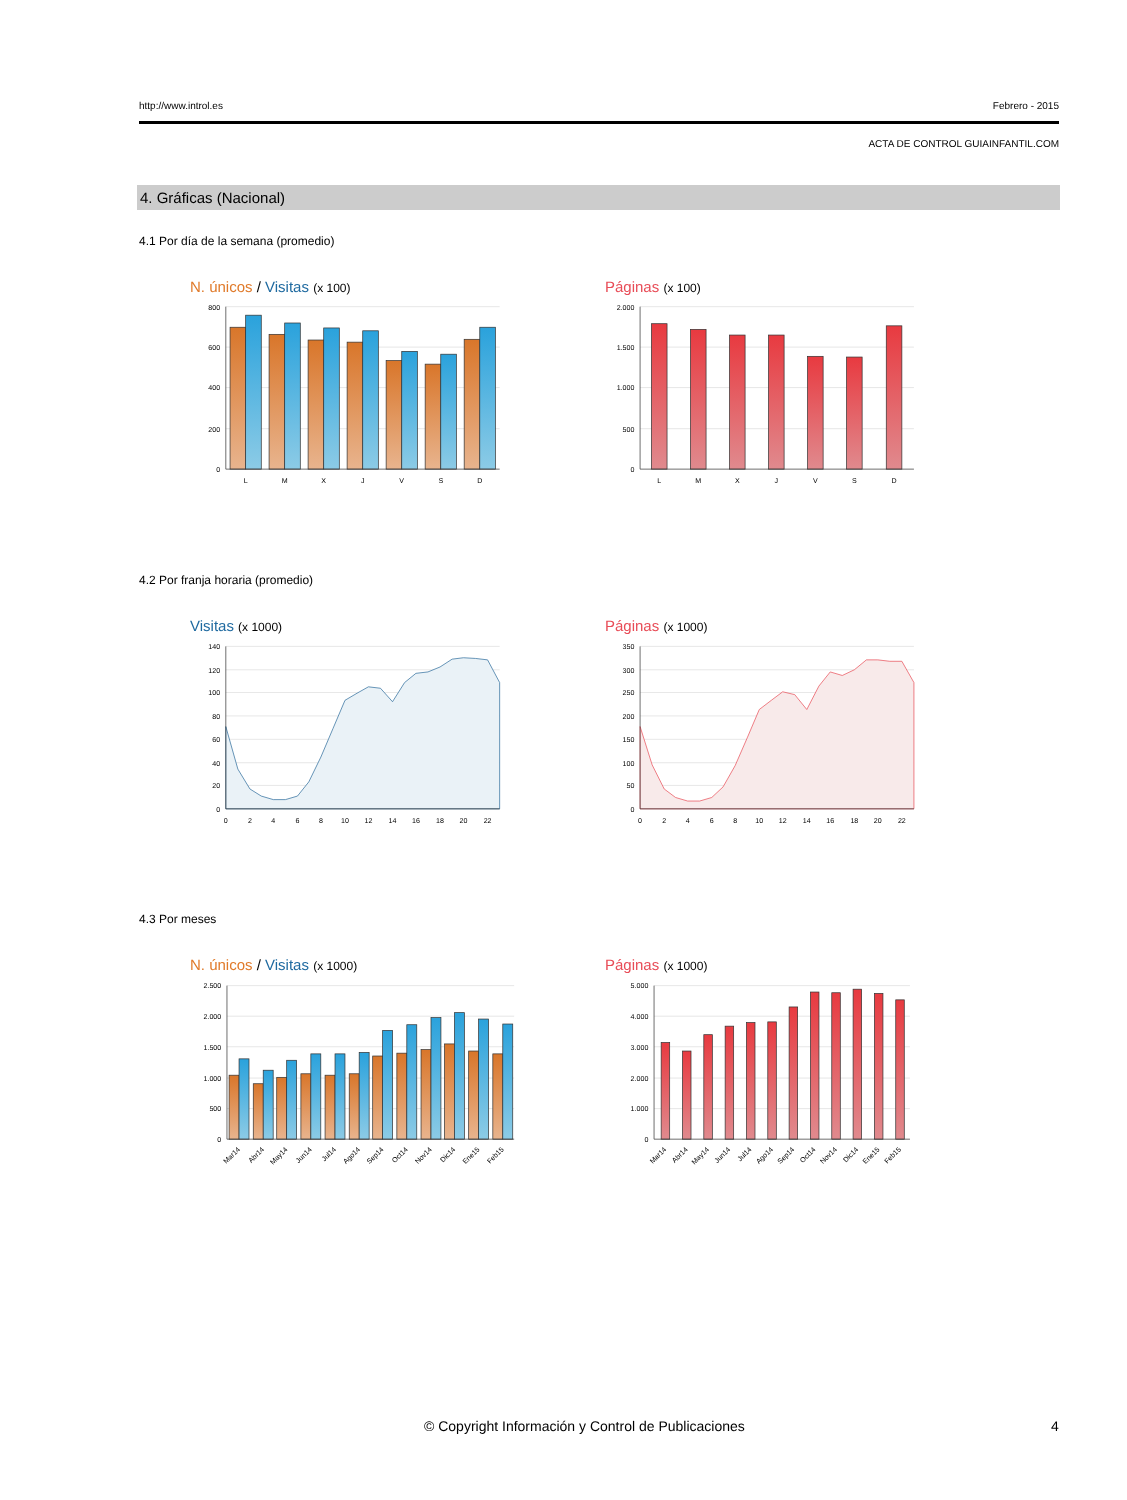http://www.introl.es Febrero - 2015
ACTA DE CONTROL GUIAINFANTIL.COM
4. Gráficas (Nacional)
4.1 Por día de la semana (promedio)
N. únicos / Visitas (x 100)
800
600
400
200
0
L
M
X
J
V
S
D
Páginas (x 100)
2.000
1.500
1.000
500
0
L
M
X
J
V
S
D
4.2 Por franja horaria (promedio)
Visitas (x 1000)
140
120
100
80
60
40
20
0
0
2
4
6
8
10
12
14
16
18
20
22
Páginas (x 1000)
350
300
250
200
150
100
50
0
0
2
4
6
8
10
12
14
16
18
20
22
4.3 Por meses
N. únicos / Visitas (x 1000)
2.500
2.000
1.500
1.000
500
0
Mar14
Abr14
May14
Jun14
Jul14
Ago14
Sep14
Oct14
Nov14
Dic14
Ene15
Feb15
Páginas (x 1000)
5.000
4.000
3.000
2.000
1.000
0
Mar14
Abr14
May14
Jun14
Jul14
Ago14
Sep14
Oct14
Nov14
Dic14
Ene15
Feb15
© Copyright Información y Control de Publicaciones 4